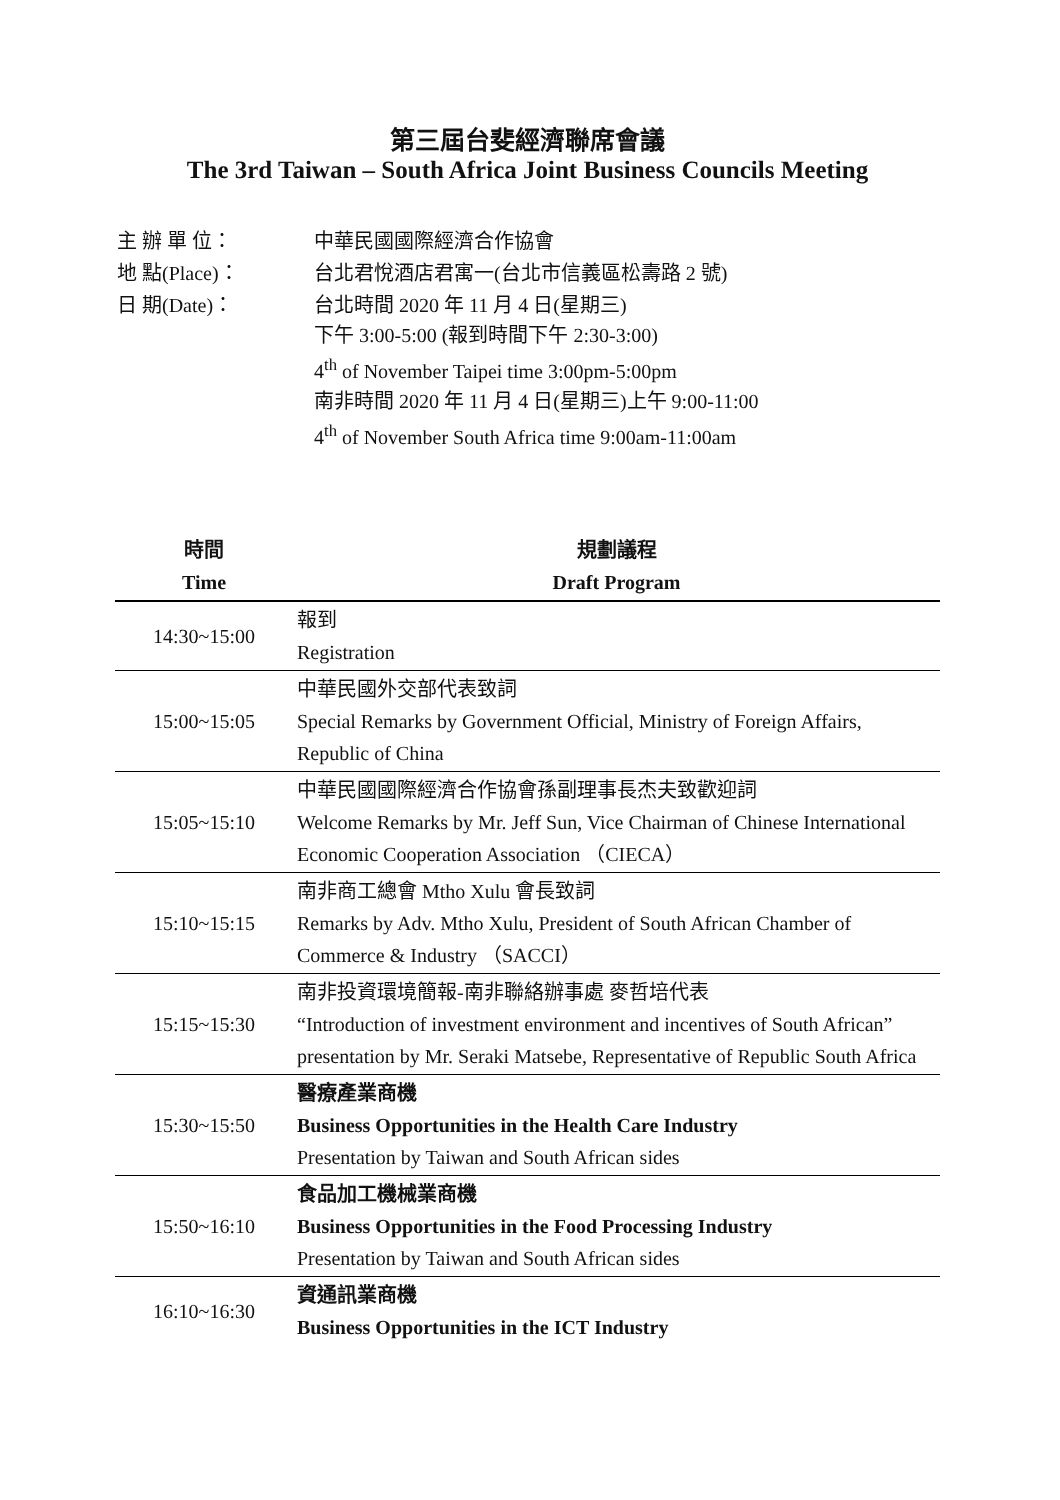第三屆台斐經濟聯席會議
The 3rd Taiwan – South Africa Joint Business Councils Meeting
| 主 辦 單 位： | 中華民國國際經濟合作協會 |
| 地 點(Place)： | 台北君悅酒店君寓一(台北市信義區松壽路 2 號) |
| 日 期(Date)： | 台北時間 2020 年 11 月 4 日(星期三) 下午 3:00-5:00 (報到時間下午 2:30-3:00) 4<sup>th</sup> of November Taipei time 3:00pm-5:00pm 南非時間 2020 年 11 月 4 日(星期三)上午 9:00-11:00 4<sup>th</sup> of November South Africa time 9:00am-11:00am |
| 時間 Time | 規劃議程 Draft Program |
| --- | --- |
| 14:30~15:00 | 報到 Registration |
| 15:00~15:05 | 中華民國外交部代表致詞 Special Remarks by Government Official, Ministry of Foreign Affairs, Republic of China |
| 15:05~15:10 | 中華民國國際經濟合作協會孫副理事長杰夫致歡迎詞 Welcome Remarks by Mr. Jeff Sun, Vice Chairman of Chinese International Economic Cooperation Association （CIECA） |
| 15:10~15:15 | 南非商工總會 Mtho Xulu 會長致詞 Remarks by Adv. Mtho Xulu, President of South African Chamber of Commerce & Industry （SACCI） |
| 15:15~15:30 | 南非投資環境簡報-南非聯絡辦事處 麥哲培代表 “Introduction of investment environment and incentives of South African” presentation by Mr. Seraki Matsebe, Representative of Republic South Africa |
| 15:30~15:50 | 醫療產業商機 Business Opportunities in the Health Care Industry Presentation by Taiwan and South African sides |
| 15:50~16:10 | 食品加工機械業商機 Business Opportunities in the Food Processing Industry Presentation by Taiwan and South African sides |
| 16:10~16:30 | 資通訊業商機 Business Opportunities in the ICT Industry |